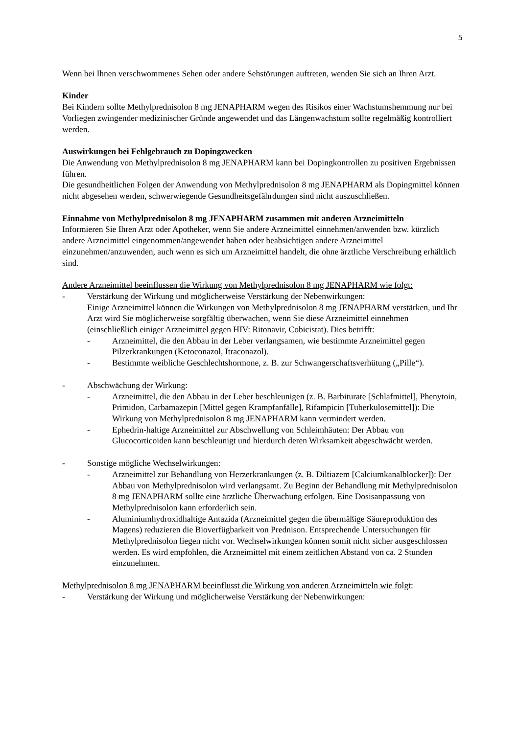5
Wenn bei Ihnen verschwommenes Sehen oder andere Sehstörungen auftreten, wenden Sie sich an Ihren Arzt.
Kinder
Bei Kindern sollte Methylprednisolon 8 mg JENAPHARM wegen des Risikos einer Wachstumshemmung nur bei Vorliegen zwingender medizinischer Gründe angewendet und das Längenwachstum sollte regelmäßig kontrolliert werden.
Auswirkungen bei Fehlgebrauch zu Dopingzwecken
Die Anwendung von Methylprednisolon 8 mg JENAPHARM kann bei Dopingkontrollen zu positiven Ergebnissen führen.
Die gesundheitlichen Folgen der Anwendung von Methylprednisolon 8 mg JENAPHARM als Dopingmittel können nicht abgesehen werden, schwerwiegende Gesundheitsgefährdungen sind nicht auszuschließen.
Einnahme von Methylprednisolon 8 mg JENAPHARM zusammen mit anderen Arzneimitteln
Informieren Sie Ihren Arzt oder Apotheker, wenn Sie andere Arzneimittel einnehmen/anwenden bzw. kürzlich andere Arzneimittel eingenommen/angewendet haben oder beabsichtigen andere Arzneimittel einzunehmen/anzuwenden, auch wenn es sich um Arzneimittel handelt, die ohne ärztliche Verschreibung erhältlich sind.
Andere Arzneimittel beeinflussen die Wirkung von Methylprednisolon 8 mg JENAPHARM wie folgt:
- Verstärkung der Wirkung und möglicherweise Verstärkung der Nebenwirkungen:
Einige Arzneimittel können die Wirkungen von Methylprednisolon 8 mg JENAPHARM verstärken, und Ihr Arzt wird Sie möglicherweise sorgfältig überwachen, wenn Sie diese Arzneimittel einnehmen (einschließlich einiger Arzneimittel gegen HIV: Ritonavir, Cobicistat). Dies betrifft:
- Arzneimittel, die den Abbau in der Leber verlangsamen, wie bestimmte Arzneimittel gegen Pilzerkrankungen (Ketoconazol, Itraconazol).
- Bestimmte weibliche Geschlechtshormone, z. B. zur Schwangerschaftsverhütung („Pille“).
- Abschwächung der Wirkung:
- Arzneimittel, die den Abbau in der Leber beschleunigen (z. B. Barbiturate [Schlafmittel], Phenytoin, Primidon, Carbamazepin [Mittel gegen Krampfanfälle], Rifampicin [Tuberkulosemittel]): Die Wirkung von Methylprednisolon 8 mg JENAPHARM kann vermindert werden.
- Ephedrin-haltige Arzneimittel zur Abschwellung von Schleimhäuten: Der Abbau von Glucocorticoiden kann beschleunigt und hierdurch deren Wirksamkeit abgeschwächt werden.
- Sonstige mögliche Wechselwirkungen:
- Arzneimittel zur Behandlung von Herzerkrankungen (z. B. Diltiazem [Calciumkanalblocker]): Der Abbau von Methylprednisolon wird verlangsamt. Zu Beginn der Behandlung mit Methylprednisolon 8 mg JENAPHARM sollte eine ärztliche Überwachung erfolgen. Eine Dosisanpassung von Methylprednisolon kann erforderlich sein.
- Aluminiumhydroxidhaltige Antazida (Arzneimittel gegen die übermäßige Säureproduktion des Magens) reduzieren die Bioverfügbarkeit von Prednison. Entsprechende Untersuchungen für Methylprednisolon liegen nicht vor. Wechselwirkungen können somit nicht sicher ausgeschlossen werden. Es wird empfohlen, die Arzneimittel mit einem zeitlichen Abstand von ca. 2 Stunden einzunehmen.
Methylprednisolon 8 mg JENAPHARM beeinflusst die Wirkung von anderen Arzneimitteln wie folgt:
- Verstärkung der Wirkung und möglicherweise Verstärkung der Nebenwirkungen: